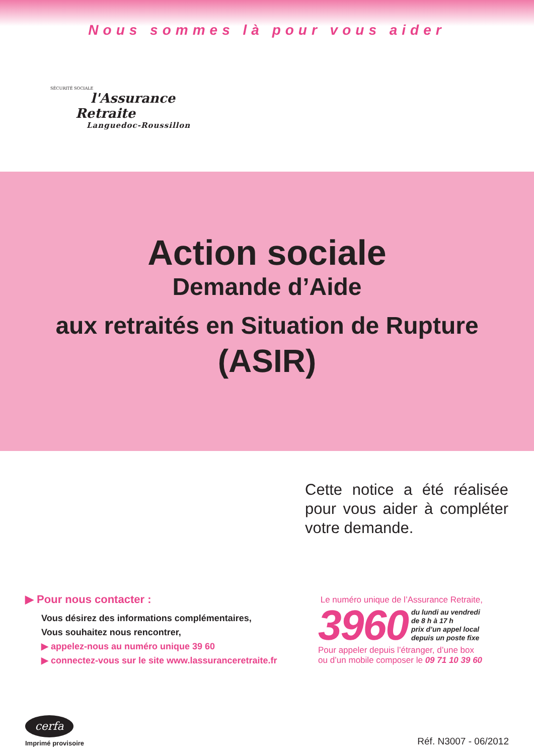Nous sommes là pour vous aider
SÉCURITÉ SOCIALE
l'Assurance
Retraite
Languedoc-Roussillon
Action sociale
Demande d’Aide
aux retraités en Situation de Rupture
(ASIR)
Cette notice a été réalisée pour vous aider à compléter votre demande.
▶ Pour nous contacter :
Vous désirez des informations complémentaires,
Vous souhaitez nous rencontrer,
▶ appelez-nous au numéro unique 39 60
▶ connectez-vous sur le site www.lassuranceretraite.fr
Le numéro unique de l’Assurance Retraite,
3960 du lundi au vendredi
de 8 h à 17 h
prix d’un appel local
depuis un poste fixe
Pour appeler depuis l’étranger, d’une box
ou d’un mobile composer le 09 71 10 39 60
cerfa
Imprimé provisoire
Réf. N3007 - 06/2012